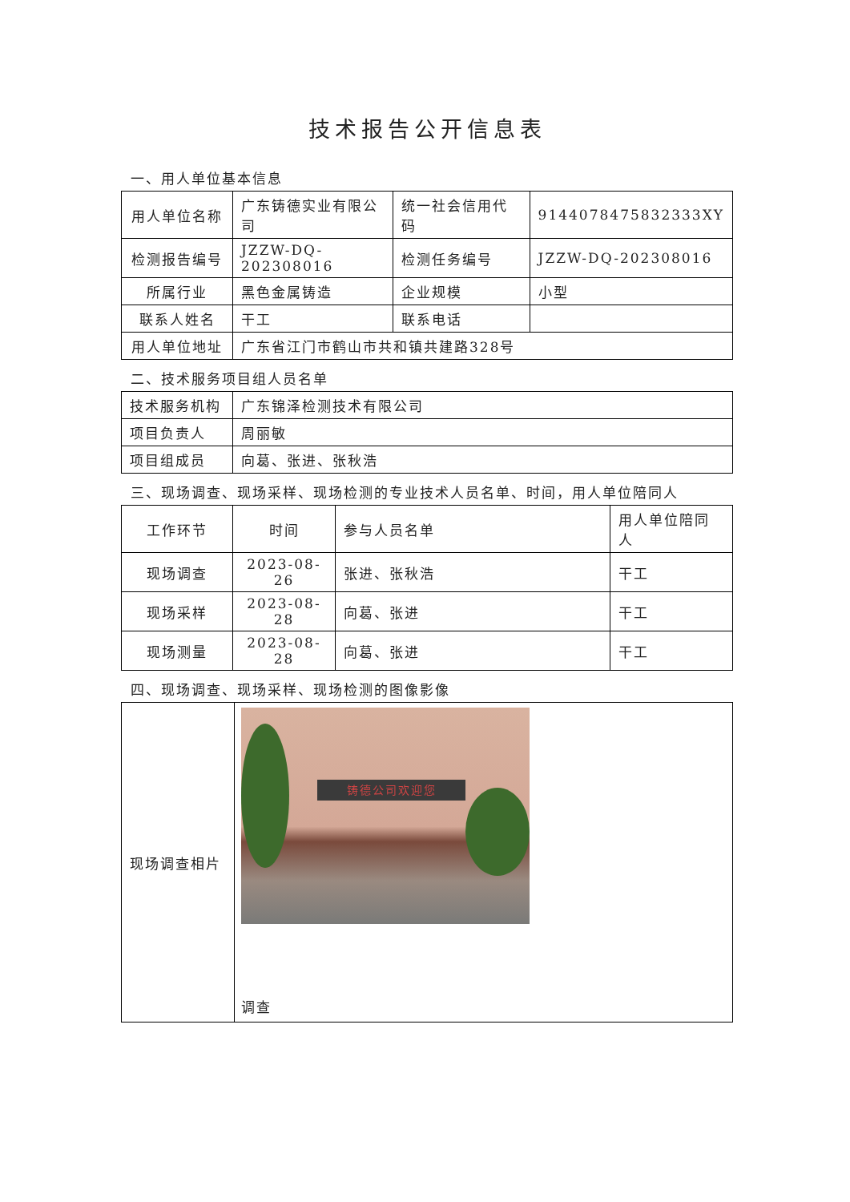技术报告公开信息表
一、用人单位基本信息
| 用人单位名称 | 广东铸德实业有限公司 | 统一社会信用代码 | 9144078475832333XY |
| 检测报告编号 | JZZW-DQ-202308016 | 检测任务编号 | JZZW-DQ-202308016 |
| 所属行业 | 黑色金属铸造 | 企业规模 | 小型 |
| 联系人姓名 | 干工 | 联系电话 | |
| 用人单位地址 | 广东省江门市鹤山市共和镇共建路328号 | | |
二、技术服务项目组人员名单
| 技术服务机构 | 广东锦泽检测技术有限公司 |
| 项目负责人 | 周丽敏 |
| 项目组成员 | 向葛、张进、张秋浩 |
三、现场调查、现场采样、现场检测的专业技术人员名单、时间，用人单位陪同人
| 工作环节 | 时间 | 参与人员名单 | 用人单位陪同人 |
| --- | --- | --- | --- |
| 现场调查 | 2023-08-26 | 张进、张秋浩 | 干工 |
| 现场采样 | 2023-08-28 | 向葛、张进 | 干工 |
| 现场测量 | 2023-08-28 | 向葛、张进 | 干工 |
四、现场调查、现场采样、现场检测的图像影像
| 现场调查相片 | 铸德公司欢迎您 调查 |